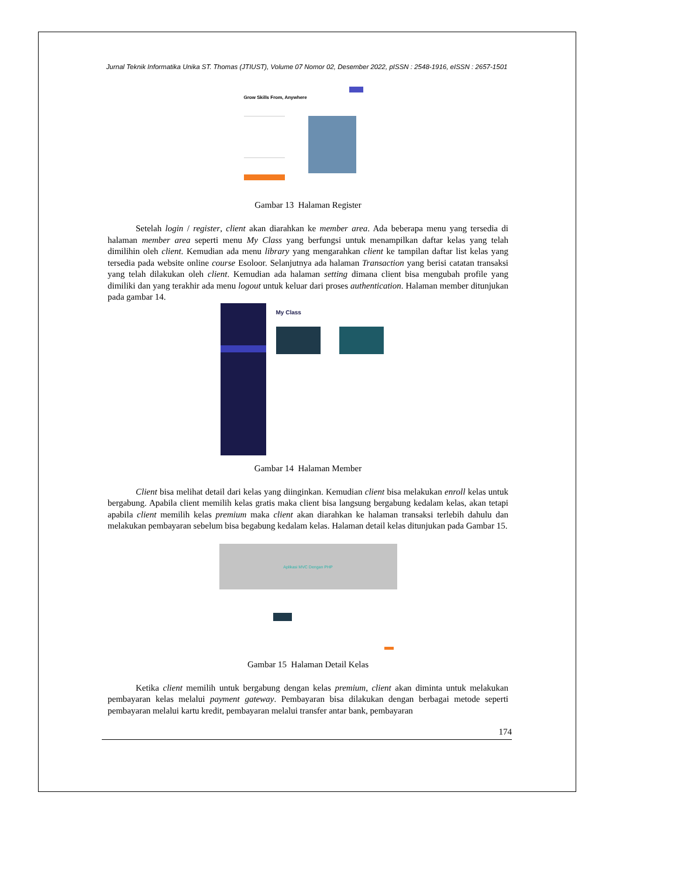Jurnal Teknik Informatika Unika ST. Thomas (JTIUST), Volume 07 Nomor 02, Desember 2022, pISSN : 2548-1916, eISSN : 2657-1501
Grow Skills From, Anywhere
Gambar 13 Halaman Register
Setelah login / register, client akan diarahkan ke member area. Ada beberapa menu yang tersedia di halaman member area seperti menu My Class yang berfungsi untuk menampilkan daftar kelas yang telah dimilihin oleh client. Kemudian ada menu library yang mengarahkan client ke tampilan daftar list kelas yang tersedia pada website online course Esoloor. Selanjutnya ada halaman Transaction yang berisi catatan transaksi yang telah dilakukan oleh client. Kemudian ada halaman setting dimana client bisa mengubah profile yang dimiliki dan yang terakhir ada menu logout untuk keluar dari proses authentication. Halaman member ditunjukan pada gambar 14.
My Class
Gambar 14 Halaman Member
Client bisa melihat detail dari kelas yang diinginkan. Kemudian client bisa melakukan enroll kelas untuk bergabung. Apabila client memilih kelas gratis maka client bisa langsung bergabung kedalam kelas, akan tetapi apabila client memilih kelas premium maka client akan diarahkan ke halaman transaksi terlebih dahulu dan melakukan pembayaran sebelum bisa begabung kedalam kelas. Halaman detail kelas ditunjukan pada Gambar 15.
Aplikasi MVC Dengan PHP
Gambar 15 Halaman Detail Kelas
Ketika client memilih untuk bergabung dengan kelas premium, client akan diminta untuk melakukan pembayaran kelas melalui payment gateway. Pembayaran bisa dilakukan dengan berbagai metode seperti pembayaran melalui kartu kredit, pembayaran melalui transfer antar bank, pembayaran
174